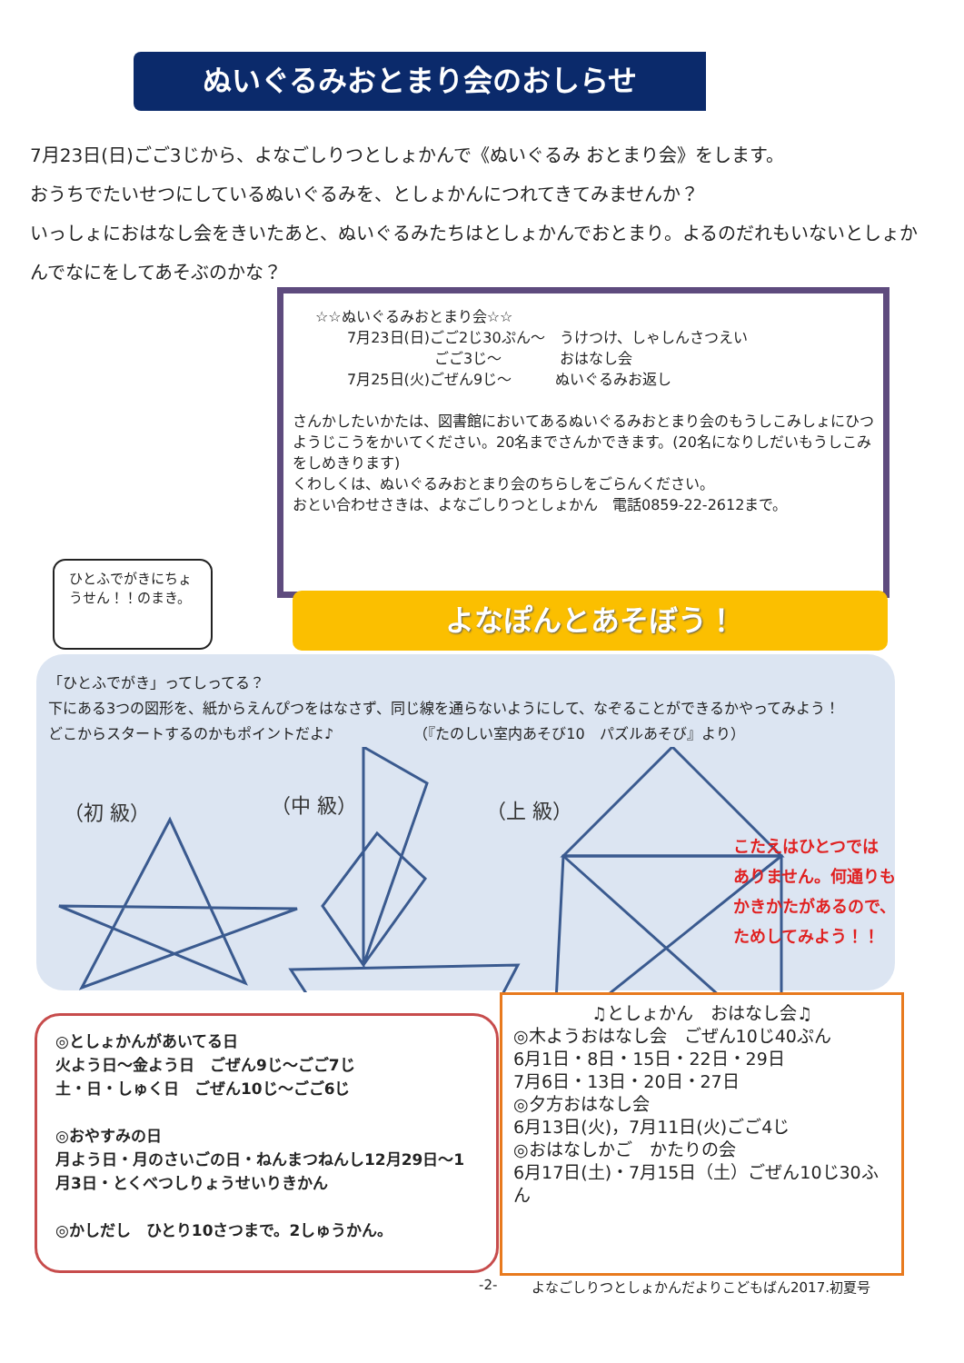ぬいぐるみおとまり会のおしらせ
7月23日(日)ごご3じから、よなごしりつとしょかんで《ぬいぐるみ おとまり会》をします。
おうちでたいせつにしているぬいぐるみを、としょかんにつれてきてみませんか？
いっしょにおはなし会をきいたあと、ぬいぐるみたちはとしょかんでおとまり。よるのだれもいないとしょかんでなにをしてあそぶのかな？
☆☆ぬいぐるみおとまり会☆☆
7月23日(日)ごご2じ30ぷん～　うけつけ、しゃしんさつえい
　　　　　　ごご3じ～　　　　おはなし会
7月25日(火)ごぜん9じ～　　　ぬいぐるみお返し
さんかしたいかたは、図書館においてあるぬいぐるみおとまり会のもうしこみしょにひつようじこうをかいてください。20名までさんかできます。(20名になりしだいもうしこみをしめきります)
くわしくは、ぬいぐるみおとまり会のちらしをごらんください。
おとい合わせさきは、よなごしりつとしょかん　電話0859-22-2612まで。
ひとふでがきにちょうせん！！のまき。
よなぽんとあそぼう！
「ひとふでがき」ってしってる？
下にある3つの図形を、紙からえんぴつをはなさず、同じ線を通らないようにして、なぞることができるかやってみよう！
どこからスタートするのかもポイントだよ♪　　　　　　（『たのしい室内あそび10　パズルあそび』より）
（初 級）
（中 級）
（上 級）
こたえはひとつでは
ありません。何通りも
かきかたがあるので、
ためしてみよう！！
◎としょかんがあいてる日
火よう日～金よう日　ごぜん9じ～ごご7じ
土・日・しゅく日　ごぜん10じ～ごご6じ
◎おやすみの日
月よう日・月のさいごの日・ねんまつねんし12月29日～1月3日・とくべつしりょうせいりきかん
◎かしだし　ひとり10さつまで。2しゅうかん。
♫としょかん　おはなし会♫
◎木ようおはなし会　ごぜん10じ40ぷん
6月1日・8日・15日・22日・29日
7月6日・13日・20日・27日
◎夕方おはなし会
6月13日(火)，7月11日(火)ごご4じ
◎おはなしかご　かたりの会
6月17日(土)・7月15日（土）ごぜん10じ30ふん
-2-
よなごしりつとしょかんだよりこどもばん2017.初夏号